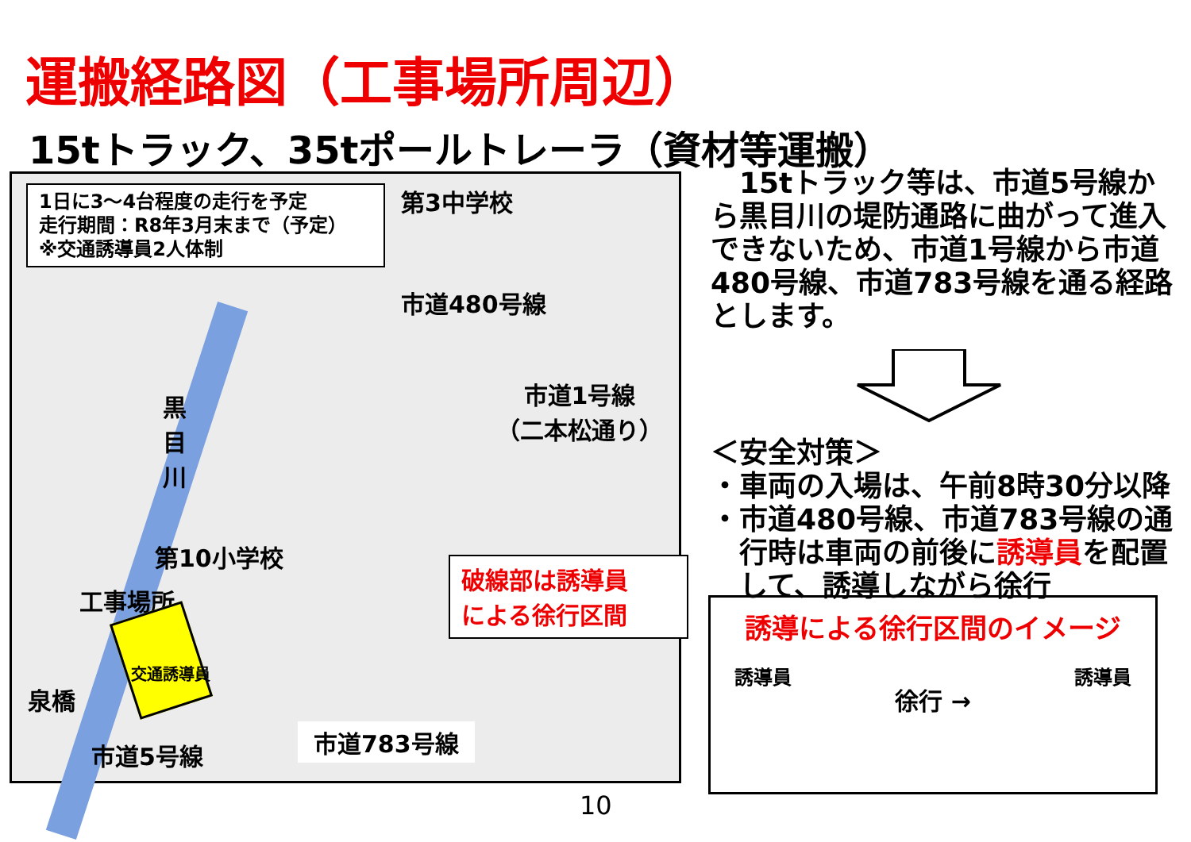運搬経路図（工事場所周辺）
15tトラック、35tポールトレーラ（資材等運搬）
1日に3～4台程度の走行を予定
走行期間：R8年3月末まで（予定）
※交通誘導員2人体制
第3中学校
市道480号線
市道1号線
（二本松通り）
黒目川
第10小学校
工事場所
交通誘導員
泉橋
市道5号線
市道783号線
破線部は誘導員
による徐行区間
　15tトラック等は、市道5号線から黒目川の堤防通路に曲がって進入できないため、市道1号線から市道480号線、市道783号線を通る経路とします。
＜安全対策＞
・車両の入場は、午前8時30分以降
・市道480号線、市道783号線の通
　行時は車両の前後に誘導員を配置
　して、誘導しながら徐行
誘導による徐行区間のイメージ
誘導員 徐行 → 誘導員
10